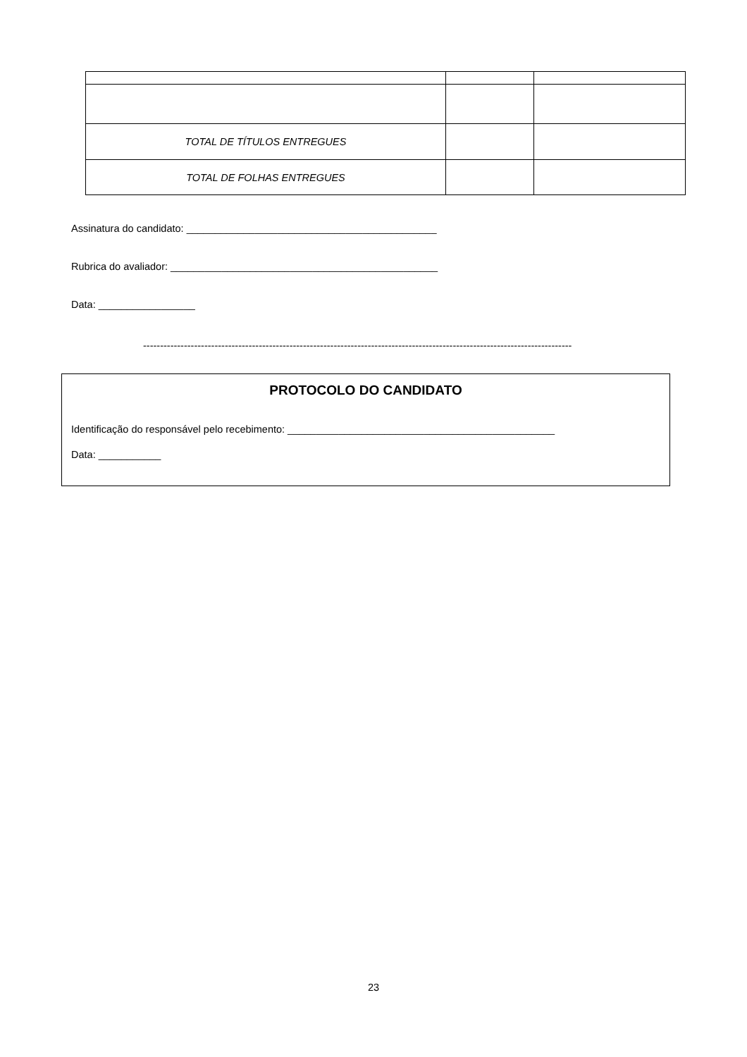| TOTAL DE TÍTULOS ENTREGUES | | |
| TOTAL DE FOLHAS ENTREGUES | | |
Assinatura do candidato: ____________________________________________
Rubrica do avaliador: _______________________________________________
Data: _________________
------------------------------------------------------------------------------------------------------------------------------
PROTOCOLO DO CANDIDATO
Identificação do responsável pelo recebimento: _______________________________________________
Data: ___________
23